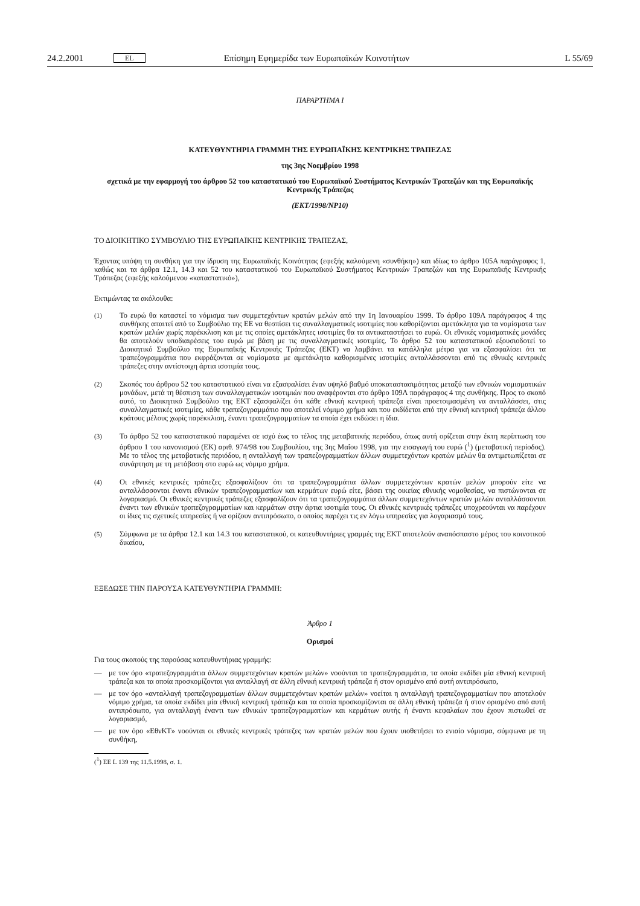24.2.2001 EL Επίσημη Εφημερίδα των Ευρωπαϊκών Κοινοτήτων L 55/69
ΠΑΡΑΡΤΗΜΑ Ι
ΚΑΤΕΥΘΥΝΤΗΡΙΑ ΓΡΑΜΜΗ ΤΗΣ ΕΥΡΩΠΑΪΚΗΣ ΚΕΝΤΡΙΚΗΣ ΤΡΑΠΕΖΑΣ
της 3ης Νοεμβρίου 1998
σχετικά με την εφαρμογή του άρθρου 52 του καταστατικού του Ευρωπαϊκού Συστήματος Κεντρικών Τραπεζών και της Ευρωπαϊκής Κεντρικής Τράπεζας
(ΕΚΤ/1998/ΝΡ10)
ΤΟ ΔΙΟΙΚΗΤΙΚΟ ΣΥΜΒΟΥΛΙΟ ΤΗΣ ΕΥΡΩΠΑΪΚΗΣ ΚΕΝΤΡΙΚΗΣ ΤΡΑΠΕΖΑΣ,
Έχοντας υπόψη τη συνθήκη για την ίδρυση της Ευρωπαϊκής Κοινότητας (εφεξής καλούμενη «συνθήκη») και ιδίως το άρθρο 105Α παράγραφος 1, καθώς και τα άρθρα 12.1, 14.3 και 52 του καταστατικού του Ευρωπαϊκού Συστήματος Κεντρικών Τραπεζών και της Ευρωπαϊκής Κεντρικής Τράπεζας (εφεξής καλούμενου «καταστατικό»),
Εκτιμώντας τα ακόλουθα:
(1) Το ευρώ θα καταστεί το νόμισμα των συμμετεχόντων κρατών μελών από την 1η Ιανουαρίου 1999. Το άρθρο 109Λ παράγραφος 4 της συνθήκης απαιτεί από το Συμβούλιο της ΕΕ να θεσπίσει τις συναλλαγματικές ισοτιμίες που καθορίζονται αμετάκλητα για τα νομίσματα των κρατών μελών χωρίς παρέκκλιση και με τις οποίες αμετάκλητες ισοτιμίες θα τα αντικαταστήσει το ευρώ. Οι εθνικές νομισματικές μονάδες θα αποτελούν υποδιαιρέσεις του ευρώ με βάση με τις συναλλαγματικές ισοτιμίες. Το άρθρο 52 του καταστατικού εξουσιοδοτεί το Διοικητικό Συμβούλιο της Ευρωπαϊκής Κεντρικής Τράπεζας (ΕΚΤ) να λαμβάνει τα κατάλληλα μέτρα για να εξασφαλίσει ότι τα τραπεζογραμμάτια που εκφράζονται σε νομίσματα με αμετάκλητα καθορισμένες ισοτιμίες ανταλλάσσονται από τις εθνικές κεντρικές τράπεζες στην αντίστοιχη άρτια ισοτιμία τους.
(2) Σκοπός του άρθρου 52 του καταστατικού είναι να εξασφαλίσει έναν υψηλό βαθμό υποκαταστασιμότητας μεταξύ των εθνικών νομισματικών μονάδων, μετά τη θέσπιση των συναλλαγματικών ισοτιμιών που αναφέρονται στο άρθρο 109Λ παράγραφος 4 της συνθήκης. Προς το σκοπό αυτό, το Διοικητικό Συμβούλιο της ΕΚΤ εξασφαλίζει ότι κάθε εθνική κεντρική τράπεζα είναι προετοιμασμένη να ανταλλάσσει, στις συναλλαγματικές ισοτιμίες, κάθε τραπεζογραμμάτιο που αποτελεί νόμιμο χρήμα και που εκδίδεται από την εθνική κεντρική τράπεζα άλλου κράτους μέλους χωρίς παρέκκλιση, έναντι τραπεζογραμματίων τα οποία έχει εκδώσει η ίδια.
(3) Το άρθρο 52 του καταστατικού παραμένει σε ισχύ έως το τέλος της μεταβατικής περιόδου, όπως αυτή ορίζεται στην έκτη περίπτωση του άρθρου 1 του κανονισμού (ΕΚ) αριθ. 974/98 του Συμβουλίου, της 3ης Μαΐου 1998, για την εισαγωγή του ευρώ (<sup>1</sup>) (μεταβατική περίοδος). Με το τέλος της μεταβατικής περιόδου, η ανταλλαγή των τραπεζογραμματίων άλλων συμμετεχόντων κρατών μελών θα αντιμετωπίζεται σε συνάρτηση με τη μετάβαση στο ευρώ ως νόμιμο χρήμα.
(4) Οι εθνικές κεντρικές τράπεζες εξασφαλίζουν ότι τα τραπεζογραμμάτια άλλων συμμετεχόντων κρατών μελών μπορούν είτε να ανταλλάσσονται έναντι εθνικών τραπεζογραμματίων και κερμάτων ευρώ είτε, βάσει της οικείας εθνικής νομοθεσίας, να πιστώνονται σε λογαριασμό. Οι εθνικές κεντρικές τράπεζες εξασφαλίζουν ότι τα τραπεζογραμμάτια άλλων συμμετεχόντων κρατών μελών ανταλλάσσονται έναντι των εθνικών τραπεζογραμματίων και κερμάτων στην άρτια ισοτιμία τους. Οι εθνικές κεντρικές τράπεζες υποχρεούνται να παρέχουν οι ίδιες τις σχετικές υπηρεσίες ή να ορίζουν αντιπρόσωπο, ο οποίος παρέχει τις εν λόγω υπηρεσίες για λογαριασμό τους.
(5) Σύμφωνα με τα άρθρα 12.1 και 14.3 του καταστατικού, οι κατευθυντήριες γραμμές της ΕΚΤ αποτελούν αναπόσπαστο μέρος του κοινοτικού δικαίου,
ΕΞΕΔΩΣΕ ΤΗΝ ΠΑΡΟΥΣΑ ΚΑΤΕΥΘΥΝΤΗΡΙΑ ΓΡΑΜΜΗ:
Άρθρο 1
Ορισμοί
Για τους σκοπούς της παρούσας κατευθυντήριας γραμμής:
— με τον όρο «τραπεζογραμμάτια άλλων συμμετεχόντων κρατών μελών» νοούνται τα τραπεζογραμμάτια, τα οποία εκδίδει μία εθνική κεντρική τράπεζα και τα οποία προσκομίζονται για ανταλλαγή σε άλλη εθνική κεντρική τράπεζα ή στον ορισμένο από αυτή αντιπρόσωπο,
— με τον όρο «ανταλλαγή τραπεζογραμματίων άλλων συμμετεχόντων κρατών μελών» νοείται η ανταλλαγή τραπεζογραμματίων που αποτελούν νόμιμο χρήμα, τα οποία εκδίδει μία εθνική κεντρική τράπεζα και τα οποία προσκομίζονται σε άλλη εθνική τράπεζα ή στον ορισμένο από αυτή αντιπρόσωπο, για ανταλλαγή έναντι των εθνικών τραπεζογραμματίων και κερμάτων αυτής ή έναντι κεφαλαίων που έχουν πιστωθεί σε λογαριασμό,
— με τον όρο «ΕθνΚΤ» νοούνται οι εθνικές κεντρικές τράπεζες των κρατών μελών που έχουν υιοθετήσει το ενιαίο νόμισμα, σύμφωνα με τη συνθήκη,
(<sup>1</sup>) ΕΕ L 139 της 11.5.1998, σ. 1.